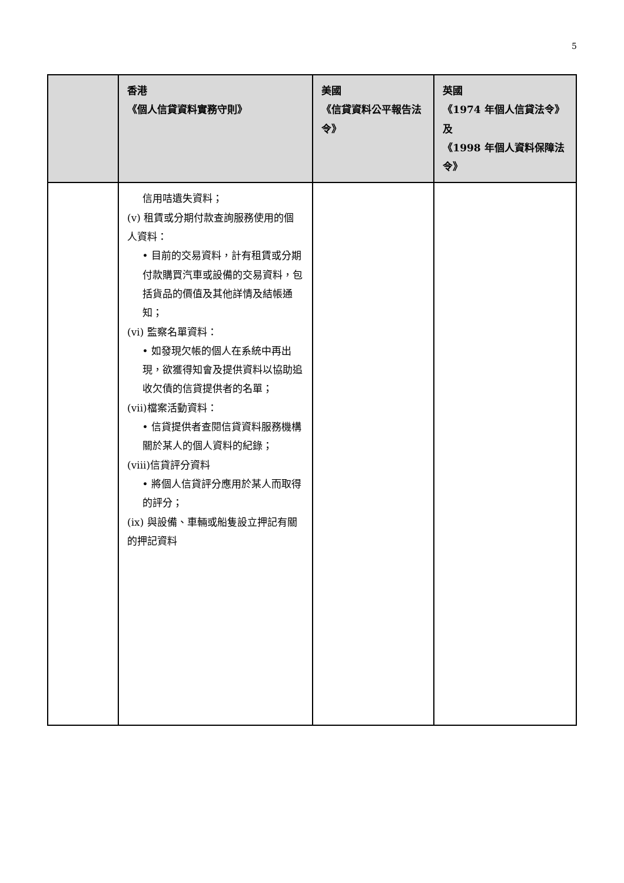5
| | 香港 《個人信貸資料實務守則》 | 美國 《信貸資料公平報告法令》 | 英國 《1974 年個人信貸法令》及 《1998 年個人資料保障法令》 |
| --- | --- | --- | --- |
| | 信用咭遺失資料； (v) 租賃或分期付款查詢服務使用的個人資料： • 目前的交易資料，計有租賃或分期付款購買汽車或設備的交易資料，包括貨品的價值及其他詳情及結帳通知； (vi) 監察名單資料： • 如發現欠帳的個人在系統中再出現，欲獲得知會及提供資料以協助追收欠債的信貸提供者的名單； (vii)檔案活動資料： • 信貸提供者查閱信貸資料服務機構關於某人的個人資料的紀錄； (viii)信貸評分資料 • 將個人信貸評分應用於某人而取得的評分； (ix) 與設備、車輛或船隻設立押記有關的押記資料 | | |